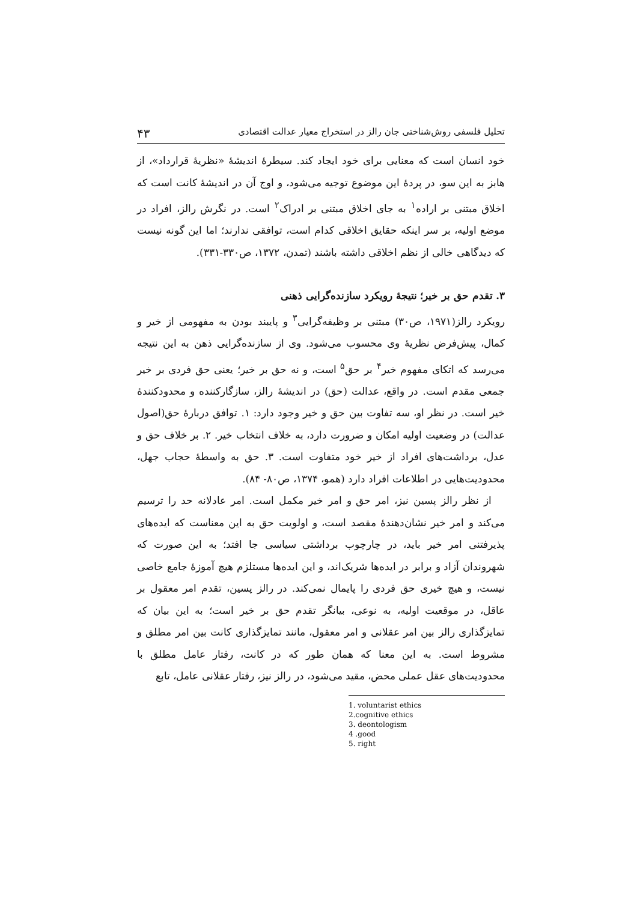تحلیل فلسفی روش‌شناختی جان رالز در استخراج معیار عدالت اقتصادی ۴۳
خود انسان است که معنایی برای خود ایجاد کند. سیطرهٔ اندیشهٔ «نظریهٔ قرارداد»، از هابز به این سو، در پردهٔ این موضوع توجیه می‌شود، و اوج آن در اندیشهٔ کانت است که اخلاق مبتنی بر اراده<sup>۱</sup> به جای اخلاق مبتنی بر ادراک<sup>۲</sup> است. در نگرش رالز، افراد در موضع اولیه، بر سر اینکه حقایق اخلاقی کدام است، توافقی ندارند؛ اما این گونه نیست که دیدگاهی خالی از نظم اخلاقی داشته باشند (تمدن، ۱۳۷۲، ص۳۳۰-۳۳۱).
۳. تقدم حق بر خیر؛ نتیجهٔ رویکرد سازنده‌گرایی ذهنی
رویکرد رالز(۱۹۷۱، ص۳۰) مبتنی بر وظیفه‌گرایی<sup>۳</sup> و پایبند بودن به مفهومی از خیر و کمال، پیش‌فرض نظریهٔ وی محسوب می‌شود. وی از سازنده‌گرایی ذهن به این نتیجه می‌رسد که اتکای مفهوم خیر<sup>۴</sup> بر حق<sup>۵</sup> است، و نه حق بر خیر؛ یعنی حق فردی بر خیر جمعی مقدم است. در واقع، عدالت (حق) در اندیشهٔ رالز، سازگارکننده و محدودکنندهٔ خیر است. در نظر او، سه تفاوت بین حق و خیر وجود دارد: ۱. توافق دربارهٔ حق(اصول عدالت) در وضعیت اولیه امکان و ضرورت دارد، به خلاف انتخاب خیر. ۲. بر خلاف حق و عدل، برداشت‌های افراد از خیر خود متفاوت است. ۳. حق به واسطهٔ حجاب جهل، محدودیت‌هایی در اطلاعات افراد دارد (همو، ۱۳۷۴، ص۸۰- ۸۴).
از نظر رالز پسین نیز، امر حق و امر خیر مکمل است. امر عادلانه حد را ترسیم می‌کند و امر خیر نشان‌دهندهٔ مقصد است، و اولویت حق به این معناست که ایده‌های پذیرفتنی امر خیر باید، در چارچوب برداشتی سیاسی جا افتد؛ به این صورت که شهروندان آزاد و برابر در ایده‌ها شریک‌اند، و این ایده‌ها مستلزم هیچ آموزهٔ جامع خاصی نیست، و هیچ خیری حق فردی را پایمال نمی‌کند. در رالز پسین، تقدم امر معقول بر عاقل، در موقعیت اولیه، به نوعی، بیانگر تقدم حق بر خیر است؛ به این بیان که تمایزگذاری رالز بین امر عقلانی و امر معقول، مانند تمایزگذاری کانت بین امر مطلق و مشروط است. به این معنا که همان طور که در کانت، رفتار عامل مطلق با محدودیت‌های عقل عملی محض، مقید می‌شود، در رالز نیز، رفتار عقلانی عامل، تابع
1. voluntarist ethics
2.cognitive ethics
3. deontologism
4 .good
5. right